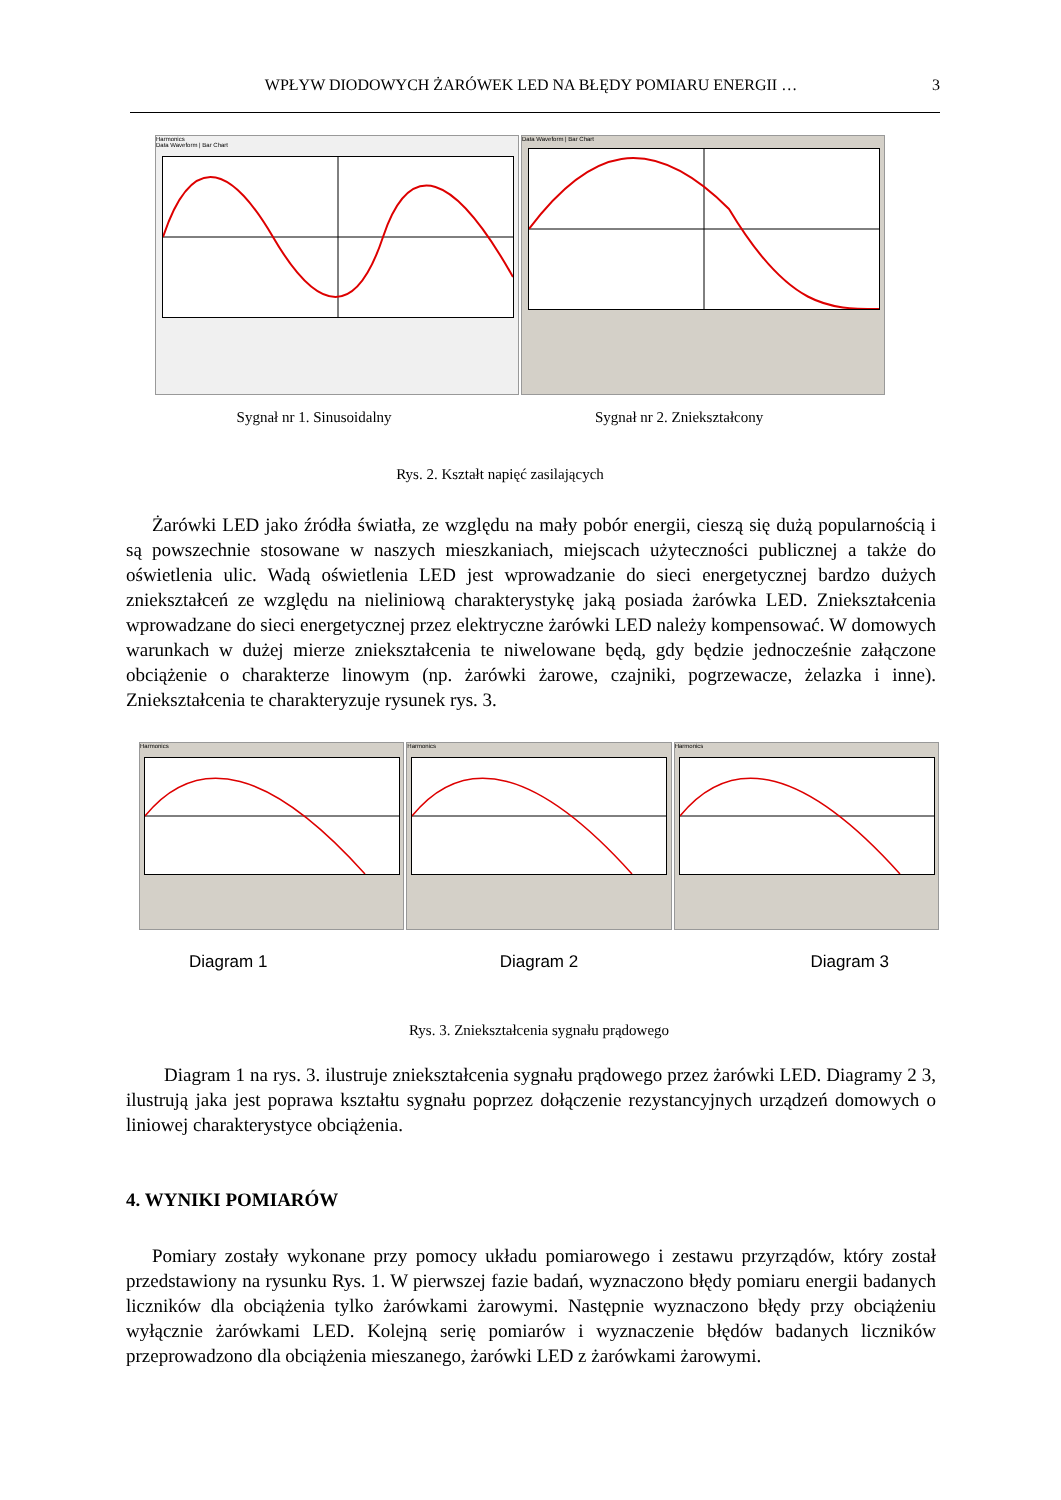WPŁYW DIODOWYCH ŻARÓWEK LED NA BŁĘDY POMIARU ENERGII … 3
Harmonics
Data Waveform | Bar Chart
Data Waveform | Bar Chart
Sygnał nr 1. Sinusoidalny Sygnał nr 2. Zniekształcony
Rys. 2. Kształt napięć zasilających
Żarówki LED jako źródła światła, ze względu na mały pobór energii, cieszą się dużą popularnością i są powszechnie stosowane w naszych mieszkaniach, miejscach użyteczności publicznej a także do oświetlenia ulic. Wadą oświetlenia LED jest wprowadzanie do sieci energetycznej bardzo dużych zniekształceń ze względu na nieliniową charakterystykę jaką posiada żarówka LED. Zniekształcenia wprowadzane do sieci energetycznej przez elektryczne żarówki LED należy kompensować. W domowych warunkach w dużej mierze zniekształcenia te niwelowane będą, gdy będzie jednocześnie załączone obciążenie o charakterze linowym (np. żarówki żarowe, czajniki, pogrzewacze, żelazka i inne). Zniekształcenia te charakteryzuje rysunek rys. 3.
Harmonics Harmonics Harmonics
Diagram 1 Diagram 2 Diagram 3
Rys. 3. Zniekształcenia sygnału prądowego
Diagram 1 na rys. 3. ilustruje zniekształcenia sygnału prądowego przez żarówki LED. Diagramy 2 3, ilustrują jaka jest poprawa kształtu sygnału poprzez dołączenie rezystancyjnych urządzeń domowych o liniowej charakterystyce obciążenia.
4. WYNIKI POMIARÓW
Pomiary zostały wykonane przy pomocy układu pomiarowego i zestawu przyrządów, który został przedstawiony na rysunku Rys. 1. W pierwszej fazie badań, wyznaczono błędy pomiaru energii badanych liczników dla obciążenia tylko żarówkami żarowymi. Następnie wyznaczono błędy przy obciążeniu wyłącznie żarówkami LED. Kolejną serię pomiarów i wyznaczenie błędów badanych liczników przeprowadzono dla obciążenia mieszanego, żarówki LED z żarówkami żarowymi.